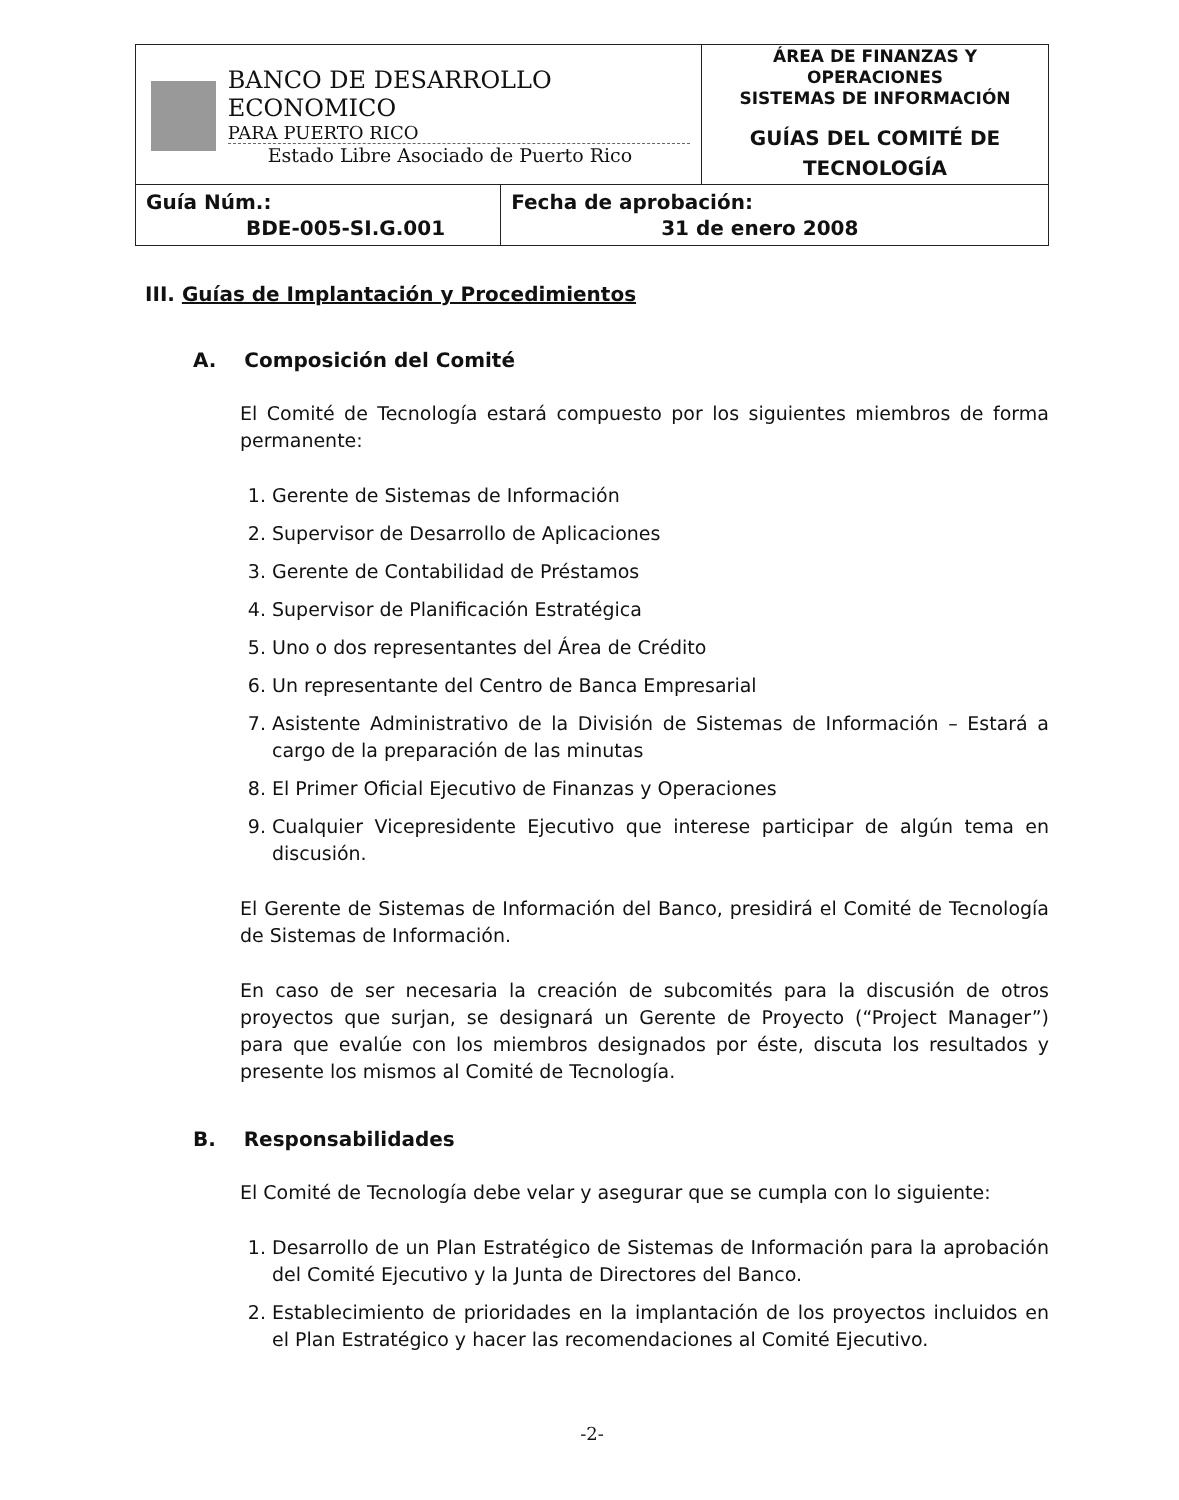| BANCO DE DESARROLLO ECONOMICO PARA PUERTO RICO Estado Libre Asociado de Puerto Rico | | ÁREA DE FINANZAS Y OPERACIONES SISTEMAS DE INFORMACIÓN GUÍAS DEL COMITÉ DE TECNOLOGÍA |
| Guía Núm.: BDE-005-SI.G.001 | Fecha de aprobación: 31 de enero 2008 | |
III. Guías de Implantación y Procedimientos
A. Composición del Comité
El Comité de Tecnología estará compuesto por los siguientes miembros de forma permanente:
1. Gerente de Sistemas de Información
2. Supervisor de Desarrollo de Aplicaciones
3. Gerente de Contabilidad de Préstamos
4. Supervisor de Planificación Estratégica
5. Uno o dos representantes del Área de Crédito
6. Un representante del Centro de Banca Empresarial
7. Asistente Administrativo de la División de Sistemas de Información – Estará a cargo de la preparación de las minutas
8. El Primer Oficial Ejecutivo de Finanzas y Operaciones
9. Cualquier Vicepresidente Ejecutivo que interese participar de algún tema en discusión.
El Gerente de Sistemas de Información del Banco, presidirá el Comité de Tecnología de Sistemas de Información.
En caso de ser necesaria la creación de subcomités para la discusión de otros proyectos que surjan, se designará un Gerente de Proyecto (“Project Manager”) para que evalúe con los miembros designados por éste, discuta los resultados y presente los mismos al Comité de Tecnología.
B. Responsabilidades
El Comité de Tecnología debe velar y asegurar que se cumpla con lo siguiente:
1. Desarrollo de un Plan Estratégico de Sistemas de Información para la aprobación del Comité Ejecutivo y la Junta de Directores del Banco.
2. Establecimiento de prioridades en la implantación de los proyectos incluidos en el Plan Estratégico y hacer las recomendaciones al Comité Ejecutivo.
-2-